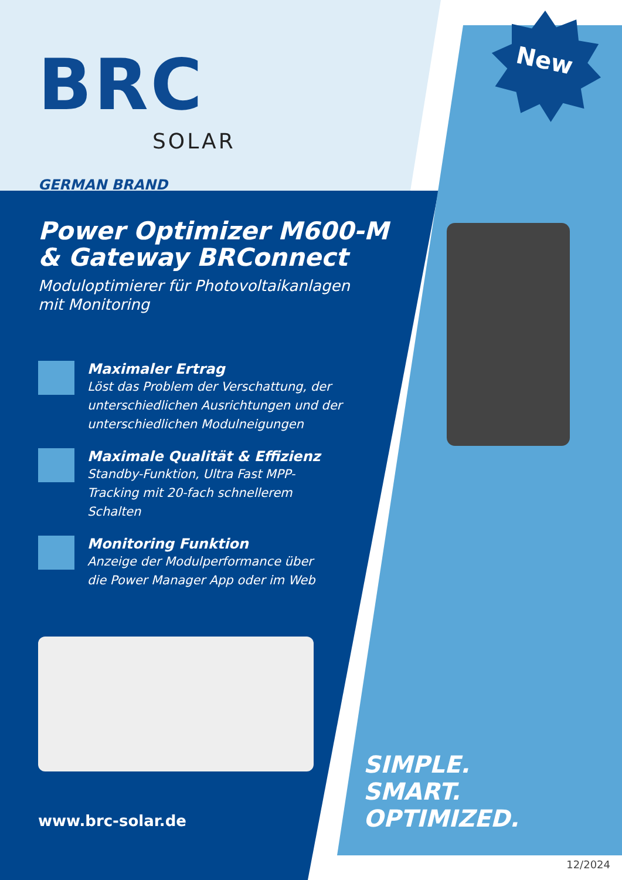BRC
SOLAR
GERMAN BRAND
Power Optimizer M600-M
& Gateway BRConnect
Moduloptimierer für Photovoltaikanlagen
mit Monitoring
Maximaler Ertrag
Löst das Problem der Verschattung, der unterschiedlichen Ausrichtungen und der unterschiedlichen Modulneigungen
Maximale Qualität & Effizienz
Standby-Funktion, Ultra Fast MPP-
Tracking mit 20-fach schnellerem
Schalten
Monitoring Funktion
Anzeige der Modulperformance über
die Power Manager App oder im Web
New
www.brc-solar.de
SIMPLE.
SMART.
OPTIMIZED.
12/2024